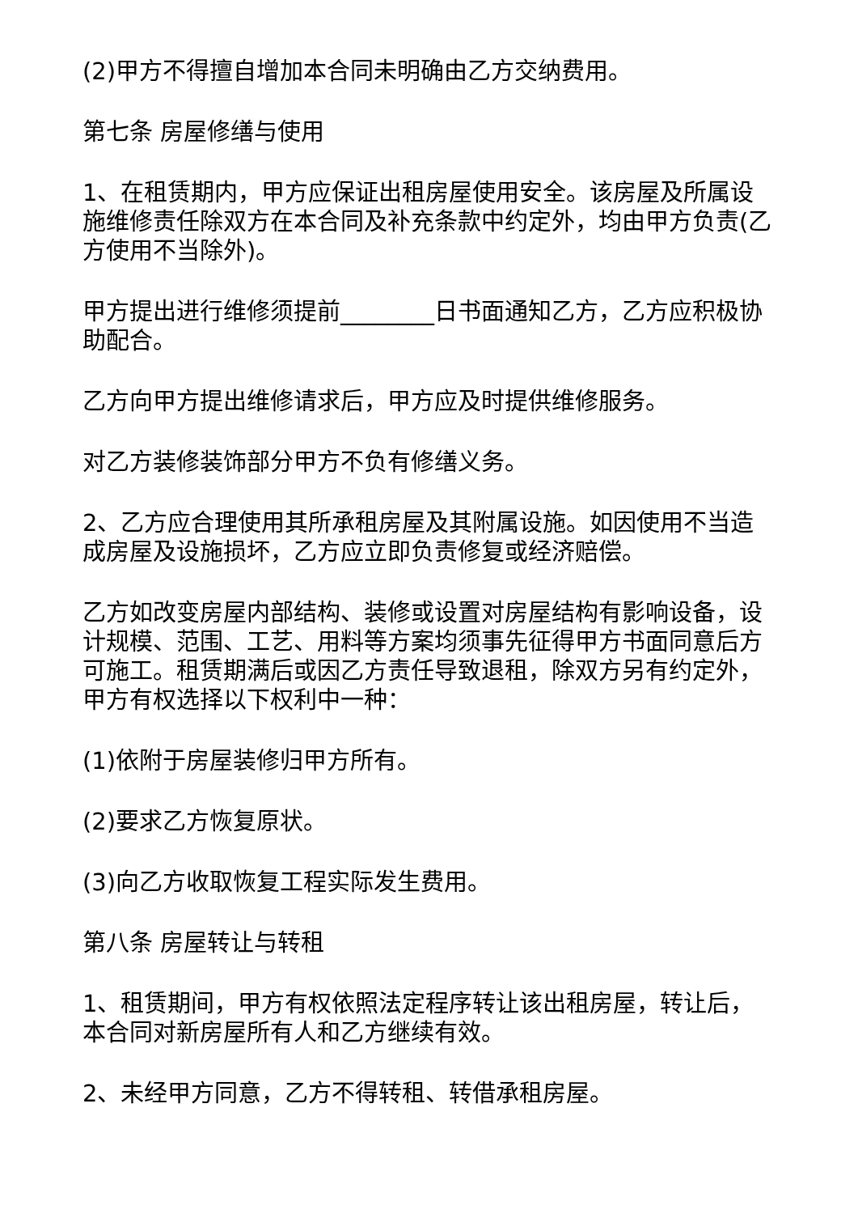(2)甲方不得擅自增加本合同未明确由乙方交纳费用。
第七条 房屋修缮与使用
1、在租赁期内，甲方应保证出租房屋使用安全。该房屋及所属设施维修责任除双方在本合同及补充条款中约定外，均由甲方负责(乙方使用不当除外)。
甲方提出进行维修须提前________日书面通知乙方，乙方应积极协助配合。
乙方向甲方提出维修请求后，甲方应及时提供维修服务。
对乙方装修装饰部分甲方不负有修缮义务。
2、乙方应合理使用其所承租房屋及其附属设施。如因使用不当造成房屋及设施损坏，乙方应立即负责修复或经济赔偿。
乙方如改变房屋内部结构、装修或设置对房屋结构有影响设备，设计规模、范围、工艺、用料等方案均须事先征得甲方书面同意后方可施工。租赁期满后或因乙方责任导致退租，除双方另有约定外，甲方有权选择以下权利中一种：
(1)依附于房屋装修归甲方所有。
(2)要求乙方恢复原状。
(3)向乙方收取恢复工程实际发生费用。
第八条 房屋转让与转租
1、租赁期间，甲方有权依照法定程序转让该出租房屋，转让后，本合同对新房屋所有人和乙方继续有效。
2、未经甲方同意，乙方不得转租、转借承租房屋。